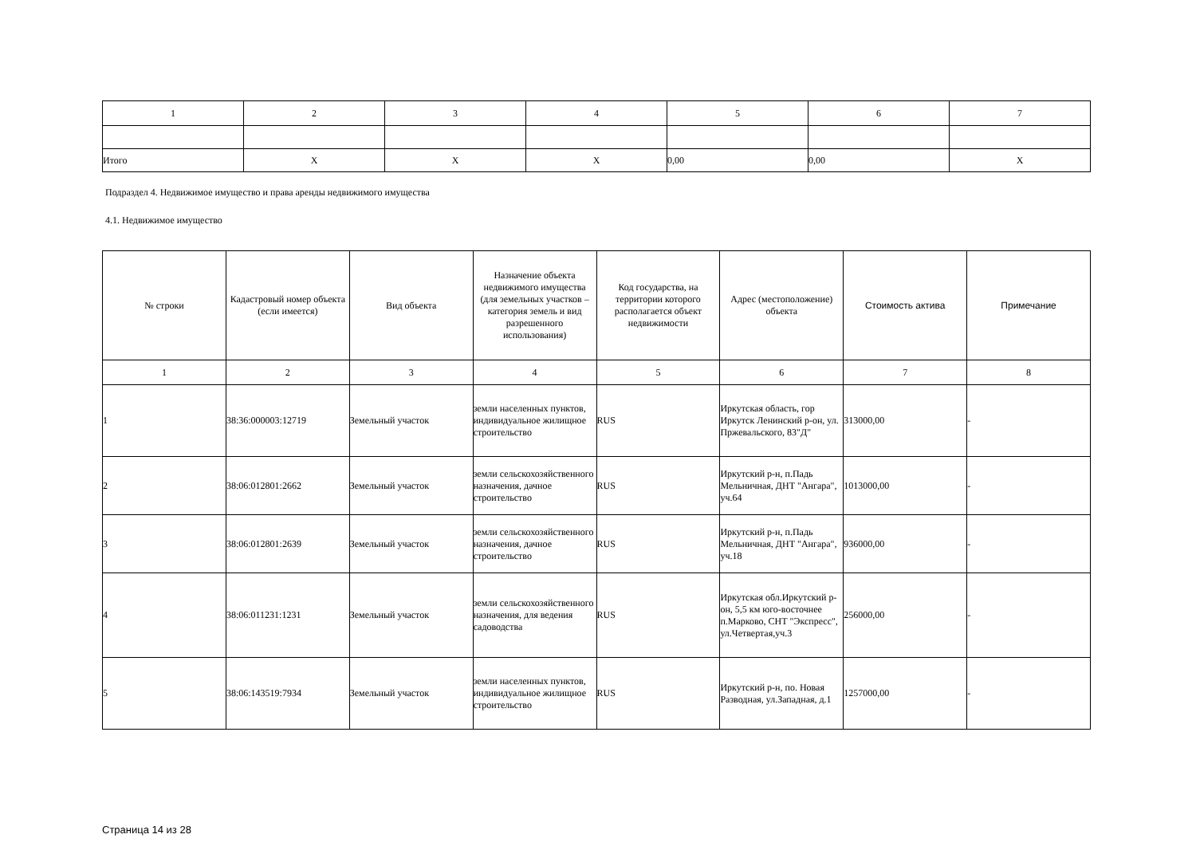| 1 | 2 | 3 | 4 | 5 | 6 | 7 |
| Итого | X | X | X | 0,00 | 0,00 | X |
Подраздел 4. Недвижимое имущество и права аренды недвижимого имущества
4.1. Недвижимое имущество
| № строки | Кадастровый номер объекта (если имеется) | Вид объекта | Назначение объекта недвижимого имущества (для земельных участков – категория земель и вид разрешенного использования) | Код государства, на территории которого располагается объект недвижимости | Адрес (местоположение) объекта | Стоимость актива | Примечание |
| --- | --- | --- | --- | --- | --- | --- | --- |
| 1 | 2 | 3 | 4 | 5 | 6 | 7 | 8 |
| 1 | 38:36:000003:12719 | Земельный участок | земли населенных пунктов, индивидуальное жилищное строительство | RUS | Иркутская область, гор Иркутск Ленинский р-он, ул. Пржевальского, 83"Д" | 313000,00 | - |
| 2 | 38:06:012801:2662 | Земельный участок | земли сельскохозяйственного назначения, дачное строительство | RUS | Иркутский р-н, п.Падь Мельничная, ДНТ "Ангара", уч.64 | 1013000,00 | - |
| 3 | 38:06:012801:2639 | Земельный участок | земли сельскохозяйственного назначения, дачное строительство | RUS | Иркутский р-н, п.Падь Мельничная, ДНТ "Ангара", уч.18 | 936000,00 | - |
| 4 | 38:06:011231:1231 | Земельный участок | земли сельскохозяйственного назначения, для ведения садоводства | RUS | Иркутская обл.Иркутский р-он, 5,5 км юго-восточнее п.Марково, СНТ "Экспресс", ул.Четвертая,уч.3 | 256000,00 | - |
| 5 | 38:06:143519:7934 | Земельный участок | земли населенных пунктов, индивидуальное жилищное строительство | RUS | Иркутский р-н, по. Новая Разводная, ул.Западная, д.1 | 1257000,00 | - |
Страница 14 из 28